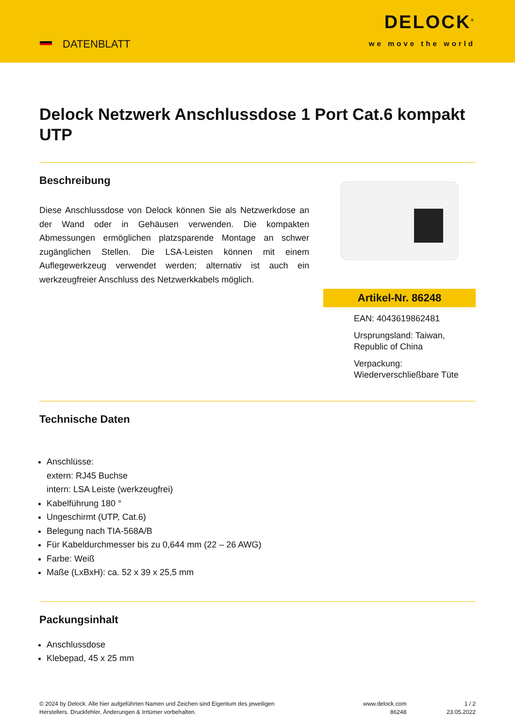DATENBLATT
DELOCK<sup>®</sup>
we move the world
Delock Netzwerk Anschlussdose 1 Port Cat.6 kompakt UTP
Beschreibung
Diese Anschlussdose von Delock können Sie als Netzwerkdose an der Wand oder in Gehäusen verwenden. Die kompakten Abmessungen ermöglichen platzsparende Montage an schwer zugänglichen Stellen. Die LSA-Leisten können mit einem Auflegewerkzeug verwendet werden; alternativ ist auch ein werkzeugfreier Anschluss des Netzwerkkabels möglich.
Artikel-Nr. 86248
EAN: 4043619862481
Ursprungsland: Taiwan, Republic of China
Verpackung: Wiederverschließbare Tüte
Technische Daten
Anschlüsse:
extern: RJ45 Buchse
intern: LSA Leiste (werkzeugfrei)
Kabelführung 180 °
Ungeschirmt (UTP, Cat.6)
Belegung nach TIA-568A/B
Für Kabeldurchmesser bis zu 0,644 mm (22 – 26 AWG)
Farbe: Weiß
Maße (LxBxH): ca. 52 x 39 x 25,5 mm
Packungsinhalt
Anschlussdose
Klebepad, 45 x 25 mm
© 2024 by Delock. Alle hier aufgeführten Namen und Zeichen sind Eigentum des jeweiligen
Herstellers. Druckfehler, Änderungen & Irrtümer vorbehalten.
www.delock.com
86248
1 / 2
23.05.2022